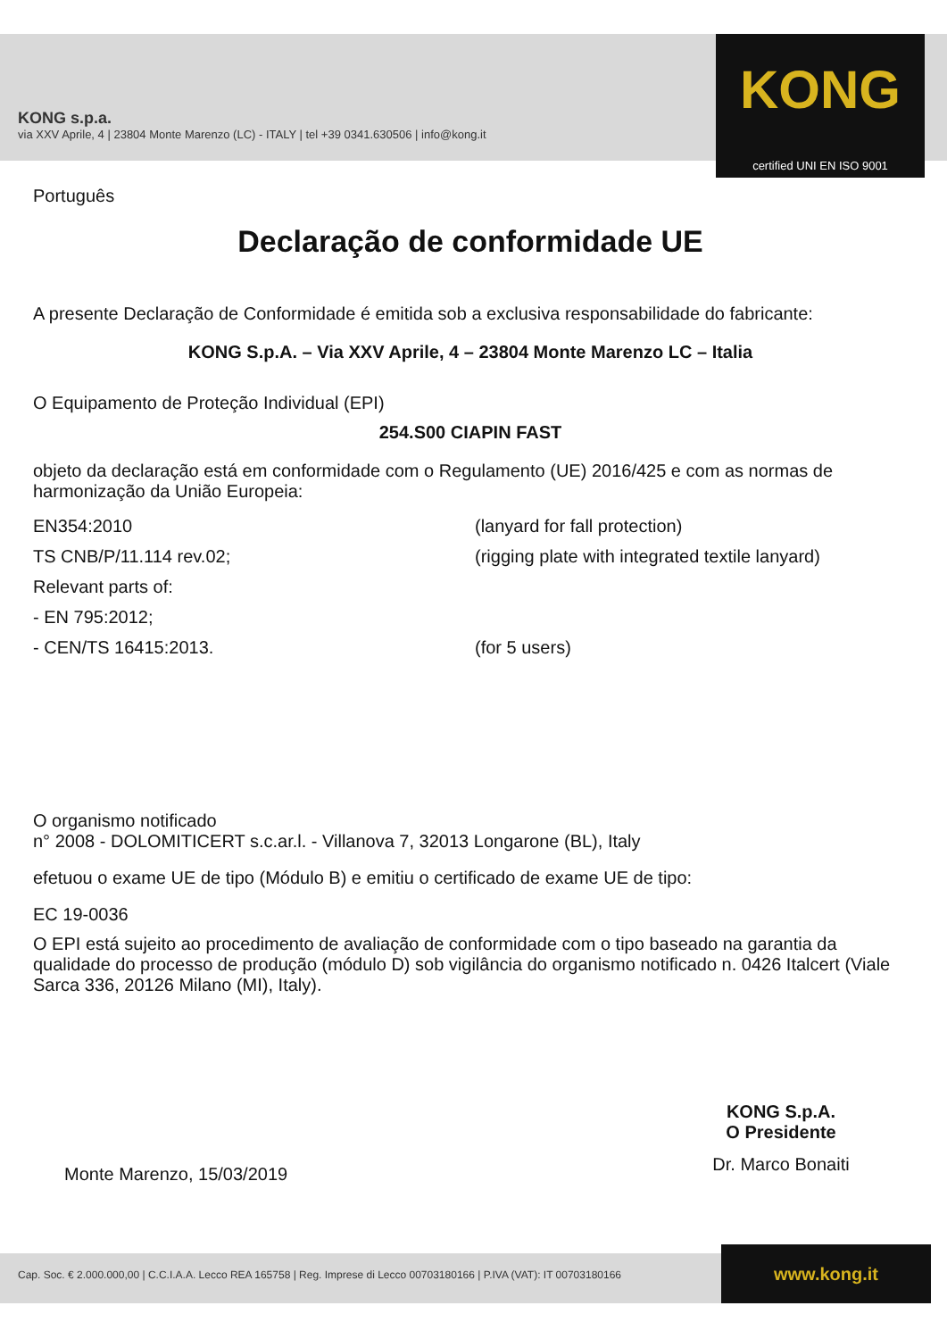KONG s.p.a.
via XXV Aprile, 4 | 23804 Monte Marenzo (LC) - ITALY | tel +39 0341.630506 | info@kong.it
KONG
certified UNI EN ISO 9001
Português
Declaração de conformidade UE
A presente Declaração de Conformidade é emitida sob a exclusiva responsabilidade do fabricante:
KONG S.p.A. – Via XXV Aprile, 4 – 23804 Monte Marenzo LC – Italia
O Equipamento de Proteção Individual (EPI)
254.S00 CIAPIN FAST
objeto da declaração está em conformidade com o Regulamento (UE) 2016/425 e com as normas de harmonização da União Europeia:
EN354:2010 (lanyard for fall protection)
TS CNB/P/11.114 rev.02; (rigging plate with integrated textile lanyard)
Relevant parts of:
- EN 795:2012;
- CEN/TS 16415:2013. (for 5 users)
O organismo notificado
n° 2008 - DOLOMITICERT s.c.ar.l. - Villanova 7, 32013 Longarone (BL), Italy
efetuou o exame UE de tipo (Módulo B) e emitiu o certificado de exame UE de tipo:
EC 19-0036
O EPI está sujeito ao procedimento de avaliação de conformidade com o tipo baseado na garantia da qualidade do processo de produção (módulo D) sob vigilância do organismo notificado n. 0426 Italcert (Viale Sarca 336, 20126 Milano (MI), Italy).
KONG S.p.A.
O Presidente
Dr. Marco Bonaiti
Monte Marenzo, 15/03/2019
Cap. Soc. € 2.000.000,00 | C.C.I.A.A. Lecco REA 165758 | Reg. Imprese di Lecco 00703180166 | P.IVA (VAT): IT 00703180166
www.kong.it